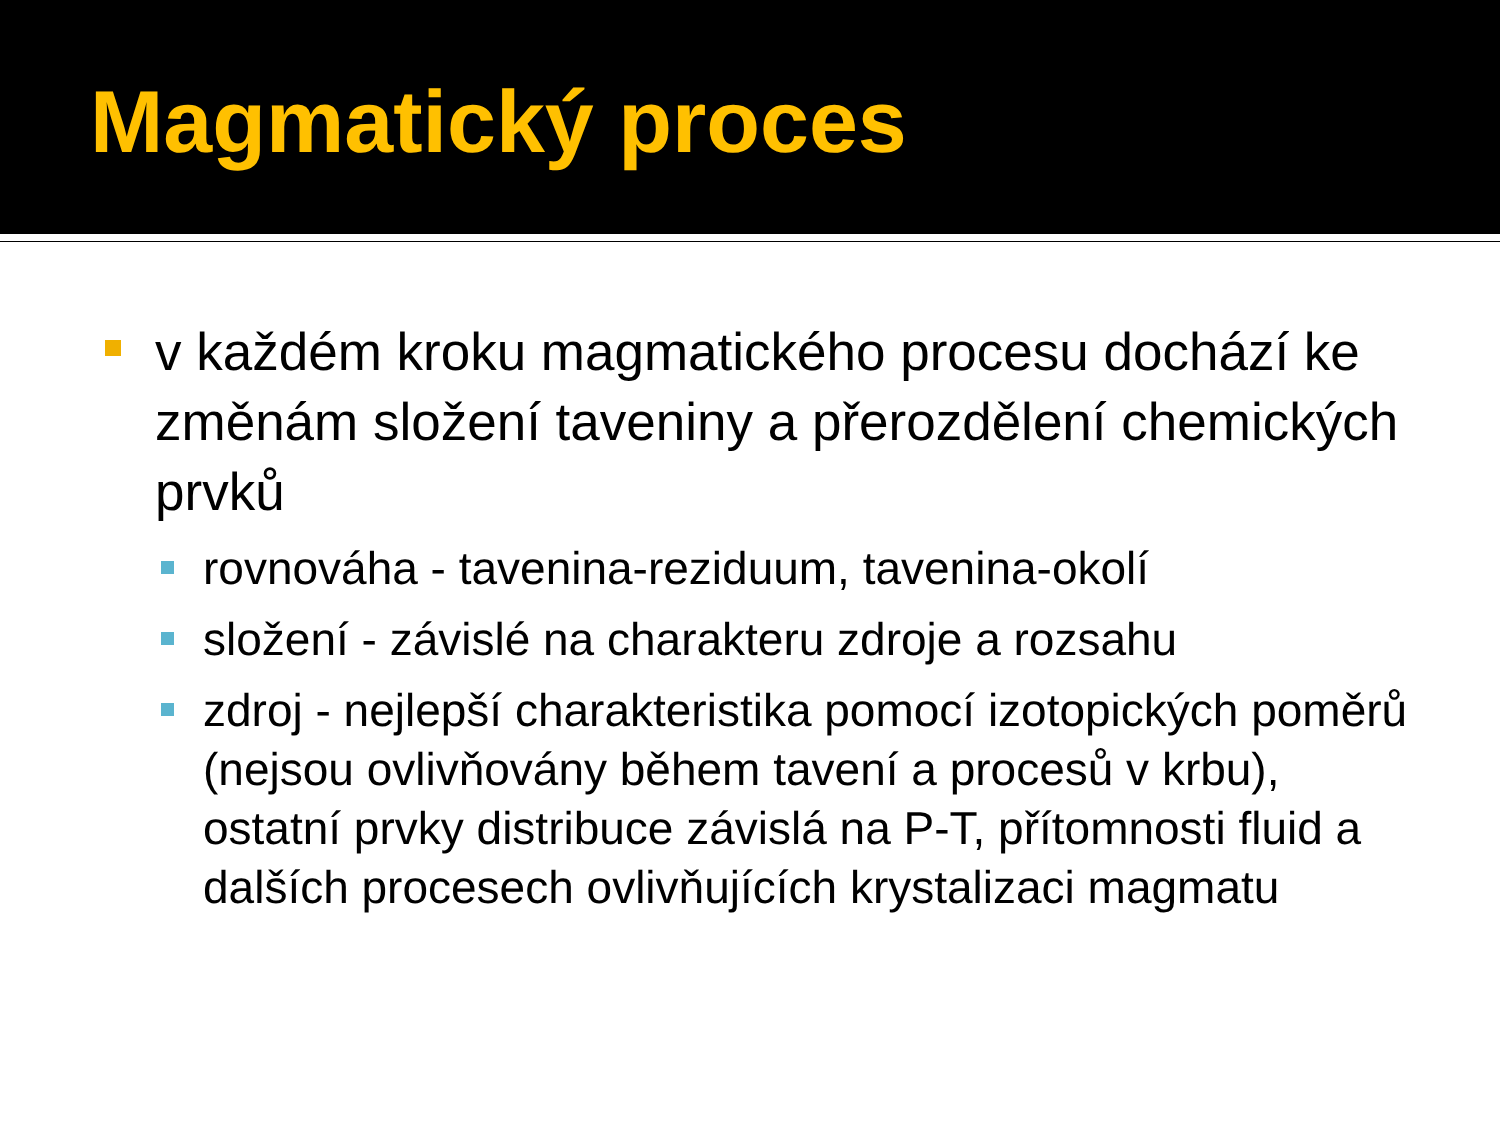Magmatický proces
v každém kroku magmatického procesu dochází ke změnám složení taveniny a přerozdělení chemických prvků
rovnováha - tavenina-reziduum, tavenina-okolí
složení - závislé na charakteru zdroje a rozsahu
zdroj - nejlepší charakteristika pomocí izotopických poměrů (nejsou ovlivňovány během tavení a procesů v krbu), ostatní prvky distribuce závislá na P-T, přítomnosti fluid a dalších procesech ovlivňujících krystalizaci magmatu